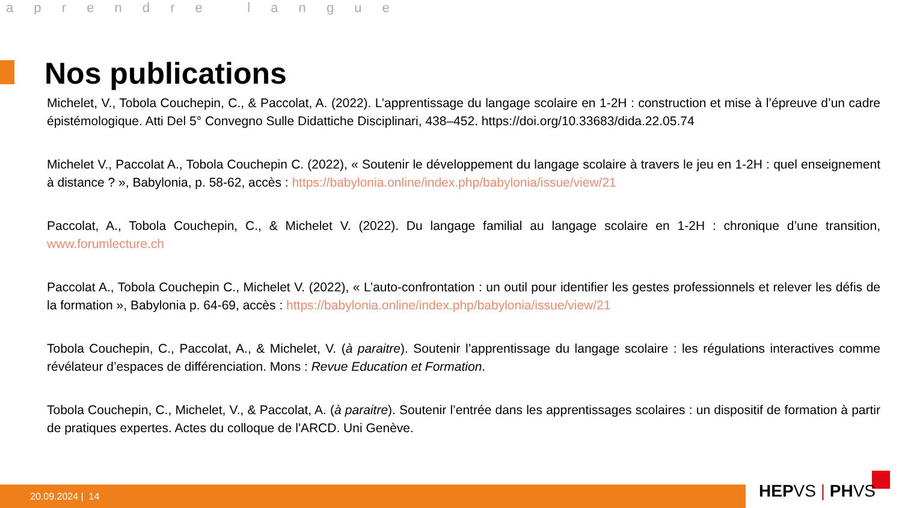a p r e n d r e l a n g u e
Nos publications
Michelet, V., Tobola Couchepin, C., & Paccolat, A. (2022). L’apprentissage du langage scolaire en 1-2H : construction et mise à l’épreuve d’un cadre épistémologique. Atti Del 5° Convegno Sulle Didattiche Disciplinari, 438–452. https://doi.org/10.33683/dida.22.05.74
Michelet V., Paccolat A., Tobola Couchepin C. (2022), « Soutenir le développement du langage scolaire à travers le jeu en 1-2H : quel enseignement à distance ? », Babylonia, p. 58-62, accès : https://babylonia.online/index.php/babylonia/issue/view/21
Paccolat, A., Tobola Couchepin, C., & Michelet V. (2022). Du langage familial au langage scolaire en 1-2H : chronique d’une transition, www.forumlecture.ch
Paccolat A., Tobola Couchepin C., Michelet V. (2022), « L’auto-confrontation : un outil pour identifier les gestes professionnels et relever les défis de la formation », Babylonia p. 64-69, accès : https://babylonia.online/index.php/babylonia/issue/view/21
Tobola Couchepin, C., Paccolat, A., & Michelet, V. (à paraitre). Soutenir l’apprentissage du langage scolaire : les régulations interactives comme révélateur d’espaces de différenciation. Mons : Revue Education et Formation.
Tobola Couchepin, C., Michelet, V., & Paccolat, A. (à paraitre). Soutenir l’entrée dans les apprentissages scolaires : un dispositif de formation à partir de pratiques expertes. Actes du colloque de l'ARCD. Uni Genève.
20.09.2024 | 14 HEPVS | PHVS